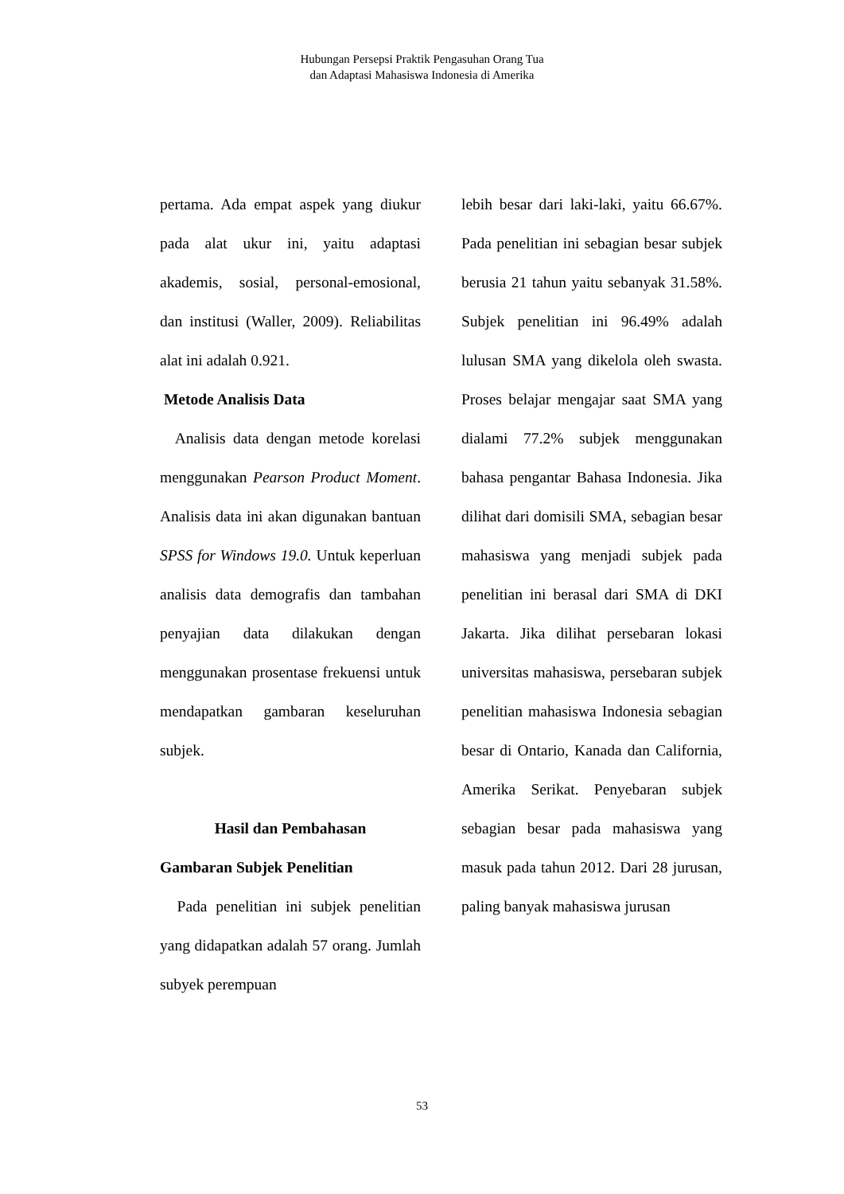Hubungan Persepsi Praktik Pengasuhan Orang Tua
dan Adaptasi Mahasiswa Indonesia di Amerika
pertama. Ada empat aspek yang diukur pada alat ukur ini, yaitu adaptasi akademis, sosial, personal-emosional, dan institusi (Waller, 2009). Reliabilitas alat ini adalah 0.921.
Metode Analisis Data
Analisis data dengan metode korelasi menggunakan Pearson Product Moment. Analisis data ini akan digunakan bantuan SPSS for Windows 19.0. Untuk keperluan analisis data demografis dan tambahan penyajian data dilakukan dengan menggunakan prosentase frekuensi untuk mendapatkan gambaran keseluruhan subjek.
Hasil dan Pembahasan
Gambaran Subjek Penelitian
Pada penelitian ini subjek penelitian yang didapatkan adalah 57 orang. Jumlah subyek perempuan
lebih besar dari laki-laki, yaitu 66.67%. Pada penelitian ini sebagian besar subjek berusia 21 tahun yaitu sebanyak 31.58%. Subjek penelitian ini 96.49% adalah lulusan SMA yang dikelola oleh swasta. Proses belajar mengajar saat SMA yang dialami 77.2% subjek menggunakan bahasa pengantar Bahasa Indonesia. Jika dilihat dari domisili SMA, sebagian besar mahasiswa yang menjadi subjek pada penelitian ini berasal dari SMA di DKI Jakarta. Jika dilihat persebaran lokasi universitas mahasiswa, persebaran subjek penelitian mahasiswa Indonesia sebagian besar di Ontario, Kanada dan California, Amerika Serikat. Penyebaran subjek sebagian besar pada mahasiswa yang masuk pada tahun 2012. Dari 28 jurusan, paling banyak mahasiswa jurusan
53